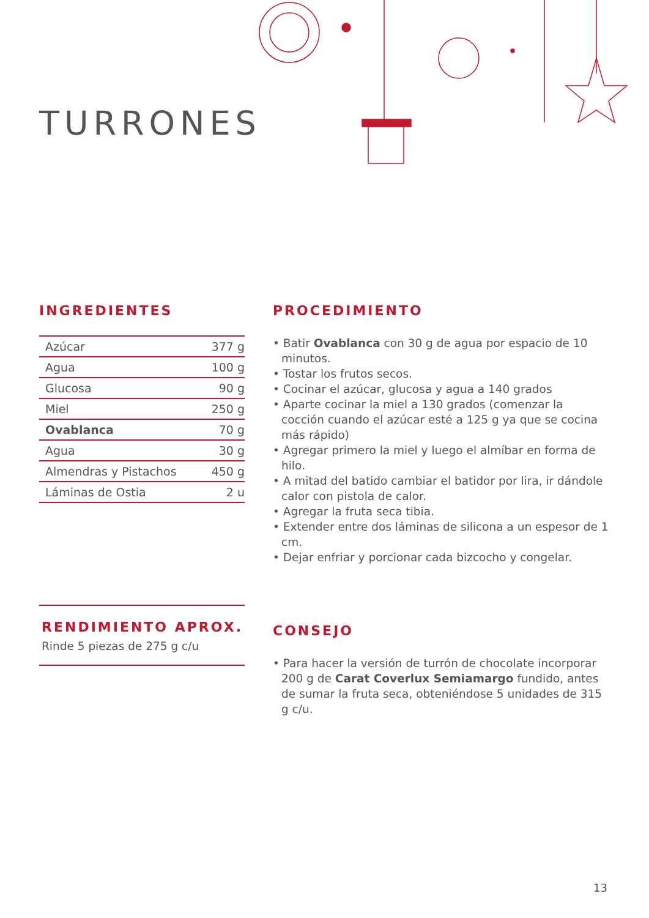TURRONES
INGREDIENTES
| Azúcar | 377 g |
| Agua | 100 g |
| Glucosa | 90 g |
| Miel | 250 g |
| Ovablanca | 70 g |
| Agua | 30 g |
| Almendras y Pistachos | 450 g |
| Láminas de Ostia | 2 u |
PROCEDIMIENTO
• Batir Ovablanca con 30 g de agua por espacio de 10 minutos.
• Tostar los frutos secos.
• Cocinar el azúcar, glucosa y agua a 140 grados
• Aparte cocinar la miel a 130 grados (comenzar la cocción cuando el azúcar esté a 125 g ya que se cocina más rápido)
• Agregar primero la miel y luego el almíbar en forma de hilo.
• A mitad del batido cambiar el batidor por lira, ir dándole calor con pistola de calor.
• Agregar la fruta seca tibia.
• Extender entre dos láminas de silicona a un espesor de 1 cm.
• Dejar enfriar y porcionar cada bizcocho y congelar.
CONSEJO
• Para hacer la versión de turrón de chocolate incorporar 200 g de Carat Coverlux Semiamargo fundido, antes de sumar la fruta seca, obteniéndose 5 unidades de 315 g c/u.
RENDIMIENTO APROX.
Rinde 5 piezas de 275 g c/u
13